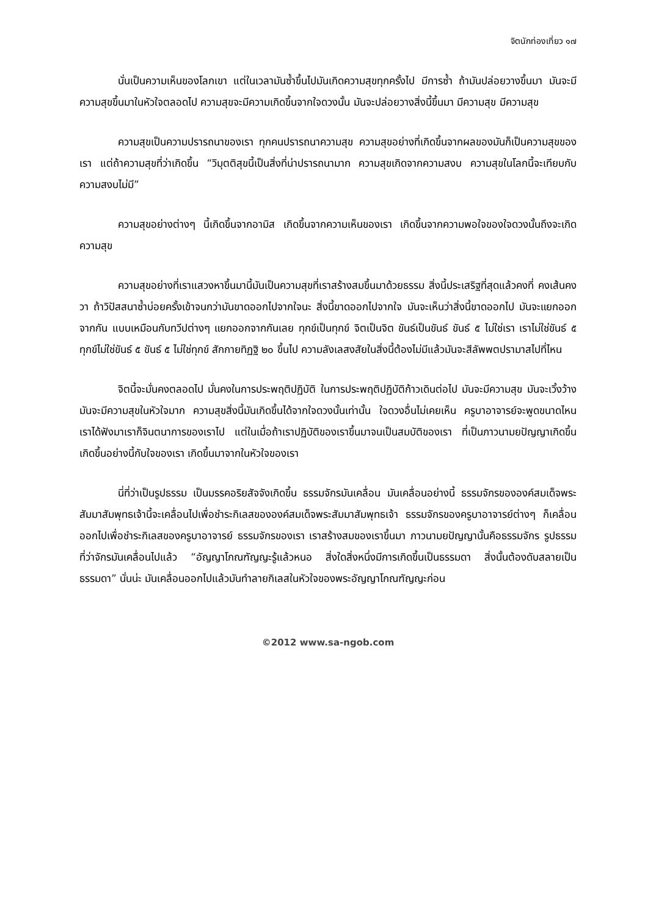จิตนักท่องเที่ยว ๑๗
นั่นเป็นความเห็นของโลกเขา แต่ในเวลามันซ้ำขึ้นไปมันเกิดความสุขทุกครั้งไป มีการซ้ำ ถ้ามันปล่อยวางขึ้นมา มันจะมีความสุขขึ้นมาในหัวใจตลอดไป ความสุขจะมีความเกิดขึ้นจากใจดวงนั้น มันจะปล่อยวางสิ่งนี้ขึ้นมา มีความสุข มีความสุข
ความสุขเป็นความปรารถนาของเรา ทุกคนปรารถนาความสุข ความสุขอย่างที่เกิดขึ้นจากผลของมันก็เป็นความสุขของเรา แต่ถ้าความสุขที่ว่าเกิดขึ้น “วิมุตติสุขนี้เป็นสิ่งที่น่าปรารถนามาก ความสุขเกิดจากความสงบ ความสุขในโลกนี้จะเทียบกับความสงบไม่มี”
ความสุขอย่างต่างๆ นี้เกิดขึ้นจากอามิส เกิดขึ้นจากความเห็นของเรา เกิดขึ้นจากความพอใจของใจดวงนั้นถึงจะเกิดความสุข
ความสุขอย่างที่เราแสวงหาขึ้นมานี้มันเป็นความสุขที่เราสร้างสมขึ้นมาด้วยธรรม สิ่งนี้ประเสริฐที่สุดแล้วคงที่ คงเส้นคงวา ถ้าวิปัสสนาซ้ำบ่อยครั้งเข้าจนกว่ามันขาดออกไปจากใจนะ สิ่งนี้ขาดออกไปจากใจ มันจะเห็นว่าสิ่งนี้ขาดออกไป มันจะแยกออกจากกัน แบบเหมือนกับทวีปต่างๆ แยกออกจากกันเลย ทุกข์เป็นทุกข์ จิตเป็นจิต ขันธ์เป็นขันธ์ ขันธ์ ๕ ไม่ใช่เรา เราไม่ใช่ขันธ์ ๕ ทุกข์ไม่ใช่ขันธ์ ๕ ขันธ์ ๕ ไม่ใช่ทุกข์ สักกายทิฏฐิ ๒๐ ขึ้นไป ความลังเลสงสัยในสิ่งนี้ต้องไม่มีแล้วมันจะสีลัพพตปรามาสไปที่ไหน
จิตนี้จะมั่นคงตลอดไป มั่นคงในการประพฤติปฏิบัติ ในการประพฤติปฏิบัติก้าวเดินต่อไป มันจะมีความสุข มันจะเวิ้งว้าง มันจะมีความสุขในหัวใจมาก ความสุขสิ่งนี้มันเกิดขึ้นได้จากใจดวงนั้นเท่านั้น ใจดวงอื่นไม่เคยเห็น ครูบาอาจารย์จะพูดขนาดไหน เราได้ฟังมาเราก็จินตนาการของเราไป แต่ในเมื่อถ้าเราปฏิบัติของเราขึ้นมาจนเป็นสมบัติของเรา ที่เป็นภาวนามยปัญญาเกิดขึ้น เกิดขึ้นอย่างนี้กับใจของเรา เกิดขึ้นมาจากในหัวใจของเรา
นี่ที่ว่าเป็นรูปธรรม เป็นมรรคอริยสัจจังเกิดขึ้น ธรรมจักรมันเคลื่อน มันเคลื่อนอย่างนี้ ธรรมจักรขององค์สมเด็จพระสัมมาสัมพุทธเจ้านี้จะเคลื่อนไปเพื่อชำระกิเลสขององค์สมเด็จพระสัมมาสัมพุทธเจ้า ธรรมจักรของครูบาอาจารย์ต่างๆ ก็เคลื่อนออกไปเพื่อชำระกิเลสของครูบาอาจารย์ ธรรมจักรของเรา เราสร้างสมของเราขึ้นมา ภาวนามยปัญญานั้นคือธรรมจักร รูปธรรมที่ว่าจักรมันเคลื่อนไปแล้ว “อัญญาโกณฑัญญะรู้แล้วหนอ สิ่งใดสิ่งหนึ่งมีการเกิดขึ้นเป็นธรรมดา สิ่งนั้นต้องดับสลายเป็นธรรมดา” นั่นน่ะ มันเคลื่อนออกไปแล้วมันทำลายกิเลสในหัวใจของพระอัญญาโกณฑัญญะก่อน
©2012 www.sa-ngob.com